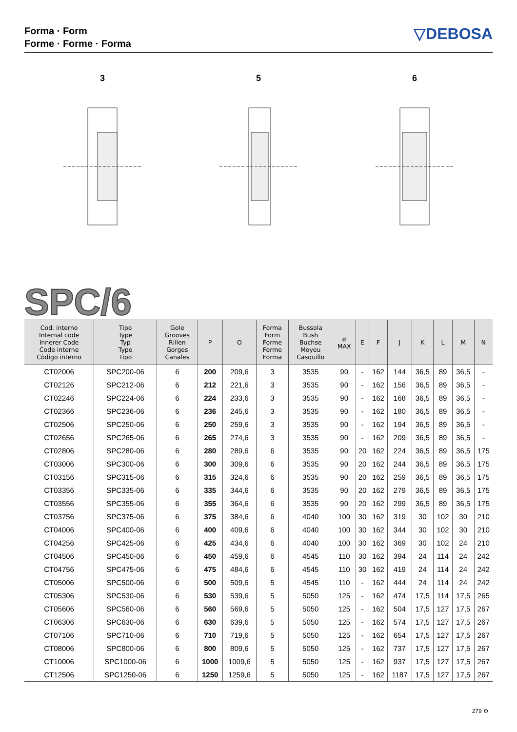Forma · Form
Forme · Forme · Forma
▽DEBOSA
3
5
6
SPC/6
| Cod. interno Internal code Innerer Code Code interne Còdigo interno | Tipo Type Typ Type Tipo | Gole Grooves Rillen Gorges Canales | P | O | Forma Form Forme Forme Forma | Bussola Bush Buchse Moyeu Casquillo | ø MAX | E | F | J | K | L | M | N |
| --- | --- | --- | --- | --- | --- | --- | --- | --- | --- | --- | --- | --- | --- | --- |
| CT02006 | SPC200-06 | 6 | 200 | 209,6 | 3 | 3535 | 90 | - | 162 | 144 | 36,5 | 89 | 36,5 | - |
| CT02126 | SPC212-06 | 6 | 212 | 221,6 | 3 | 3535 | 90 | - | 162 | 156 | 36,5 | 89 | 36,5 | - |
| CT02246 | SPC224-06 | 6 | 224 | 233,6 | 3 | 3535 | 90 | - | 162 | 168 | 36,5 | 89 | 36,5 | - |
| CT02366 | SPC236-06 | 6 | 236 | 245,6 | 3 | 3535 | 90 | - | 162 | 180 | 36,5 | 89 | 36,5 | - |
| CT02506 | SPC250-06 | 6 | 250 | 259,6 | 3 | 3535 | 90 | - | 162 | 194 | 36,5 | 89 | 36,5 | - |
| CT02656 | SPC265-06 | 6 | 265 | 274,6 | 3 | 3535 | 90 | - | 162 | 209 | 36,5 | 89 | 36,5 | - |
| CT02806 | SPC280-06 | 6 | 280 | 289,6 | 6 | 3535 | 90 | 20 | 162 | 224 | 36,5 | 89 | 36,5 | 175 |
| CT03006 | SPC300-06 | 6 | 300 | 309,6 | 6 | 3535 | 90 | 20 | 162 | 244 | 36,5 | 89 | 36,5 | 175 |
| CT03156 | SPC315-06 | 6 | 315 | 324,6 | 6 | 3535 | 90 | 20 | 162 | 259 | 36,5 | 89 | 36,5 | 175 |
| CT03356 | SPC335-06 | 6 | 335 | 344,6 | 6 | 3535 | 90 | 20 | 162 | 279 | 36,5 | 89 | 36,5 | 175 |
| CT03556 | SPC355-06 | 6 | 355 | 364,6 | 6 | 3535 | 90 | 20 | 162 | 299 | 36,5 | 89 | 36,5 | 175 |
| CT03756 | SPC375-06 | 6 | 375 | 384,6 | 6 | 4040 | 100 | 30 | 162 | 319 | 30 | 102 | 30 | 210 |
| CT04006 | SPC400-06 | 6 | 400 | 409,6 | 6 | 4040 | 100 | 30 | 162 | 344 | 30 | 102 | 30 | 210 |
| CT04256 | SPC425-06 | 6 | 425 | 434,6 | 6 | 4040 | 100 | 30 | 162 | 369 | 30 | 102 | 24 | 210 |
| CT04506 | SPC450-06 | 6 | 450 | 459,6 | 6 | 4545 | 110 | 30 | 162 | 394 | 24 | 114 | 24 | 242 |
| CT04756 | SPC475-06 | 6 | 475 | 484,6 | 6 | 4545 | 110 | 30 | 162 | 419 | 24 | 114 | 24 | 242 |
| CT05006 | SPC500-06 | 6 | 500 | 509,6 | 5 | 4545 | 110 | - | 162 | 444 | 24 | 114 | 24 | 242 |
| CT05306 | SPC530-06 | 6 | 530 | 539,6 | 5 | 5050 | 125 | - | 162 | 474 | 17,5 | 114 | 17,5 | 265 |
| CT05606 | SPC560-06 | 6 | 560 | 569,6 | 5 | 5050 | 125 | - | 162 | 504 | 17,5 | 127 | 17,5 | 267 |
| CT06306 | SPC630-06 | 6 | 630 | 639,6 | 5 | 5050 | 125 | - | 162 | 574 | 17,5 | 127 | 17,5 | 267 |
| CT07106 | SPC710-06 | 6 | 710 | 719,6 | 5 | 5050 | 125 | - | 162 | 654 | 17,5 | 127 | 17,5 | 267 |
| CT08006 | SPC800-06 | 6 | 800 | 809,6 | 5 | 5050 | 125 | - | 162 | 737 | 17,5 | 127 | 17,5 | 267 |
| CT10006 | SPC1000-06 | 6 | 1000 | 1009,6 | 5 | 5050 | 125 | - | 162 | 937 | 17,5 | 127 | 17,5 | 267 |
| CT12506 | SPC1250-06 | 6 | 1250 | 1259,6 | 5 | 5050 | 125 | - | 162 | 1187 | 17,5 | 127 | 17,5 | 267 |
279 ⚙